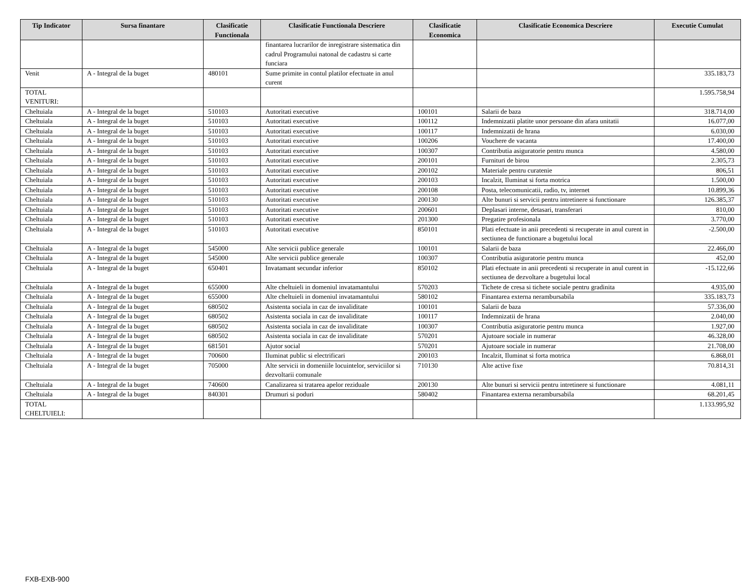| Tip Indicator | Sursa finantare | Clasificatie Functionala | Clasificatie Functionala Descriere | Clasificatie Economica | Clasificatie Economica Descriere | Executie Cumulat |
| --- | --- | --- | --- | --- | --- | --- |
| | | | finantarea lucrarilor de inregistrare sistematica din cadrul Programului natonal de cadastru si carte funciara | | | |
| Venit | A - Integral de la buget | 480101 | Sume primite in contul platilor efectuate in anul curent | | | 335.183,73 |
| TOTAL VENITURI: | | | | | | 1.595.758,94 |
| Cheltuiala | A - Integral de la buget | 510103 | Autoritati executive | 100101 | Salarii de baza | 318.714,00 |
| Cheltuiala | A - Integral de la buget | 510103 | Autoritati executive | 100112 | Indemnizatii platite unor persoane din afara unitatii | 16.077,00 |
| Cheltuiala | A - Integral de la buget | 510103 | Autoritati executive | 100117 | Indemnizatii de hrana | 6.030,00 |
| Cheltuiala | A - Integral de la buget | 510103 | Autoritati executive | 100206 | Vouchere de vacanta | 17.400,00 |
| Cheltuiala | A - Integral de la buget | 510103 | Autoritati executive | 100307 | Contributia asiguratorie pentru munca | 4.580,00 |
| Cheltuiala | A - Integral de la buget | 510103 | Autoritati executive | 200101 | Furnituri de birou | 2.305,73 |
| Cheltuiala | A - Integral de la buget | 510103 | Autoritati executive | 200102 | Materiale pentru curatenie | 806,51 |
| Cheltuiala | A - Integral de la buget | 510103 | Autoritati executive | 200103 | Incalzit, Iluminat si forta motrica | 1.500,00 |
| Cheltuiala | A - Integral de la buget | 510103 | Autoritati executive | 200108 | Posta, telecomunicatii, radio, tv, internet | 10.899,36 |
| Cheltuiala | A - Integral de la buget | 510103 | Autoritati executive | 200130 | Alte bunuri si servicii pentru intretinere si functionare | 126.385,37 |
| Cheltuiala | A - Integral de la buget | 510103 | Autoritati executive | 200601 | Deplasari interne, detasari, transferari | 810,00 |
| Cheltuiala | A - Integral de la buget | 510103 | Autoritati executive | 201300 | Pregatire profesionala | 3.770,00 |
| Cheltuiala | A - Integral de la buget | 510103 | Autoritati executive | 850101 | Plati efectuate in anii precedenti si recuperate in anul curent in sectiunea de functionare a bugetului local | -2.500,00 |
| Cheltuiala | A - Integral de la buget | 545000 | Alte servicii publice generale | 100101 | Salarii de baza | 22.466,00 |
| Cheltuiala | A - Integral de la buget | 545000 | Alte servicii publice generale | 100307 | Contributia asiguratorie pentru munca | 452,00 |
| Cheltuiala | A - Integral de la buget | 650401 | Invatamant secundar inferior | 850102 | Plati efectuate in anii precedenti si recuperate in anul curent in sectiunea de dezvoltare a bugetului local | -15.122,66 |
| Cheltuiala | A - Integral de la buget | 655000 | Alte cheltuieli in domeniul invatamantului | 570203 | Tichete de cresa si tichete sociale pentru gradinita | 4.935,00 |
| Cheltuiala | A - Integral de la buget | 655000 | Alte cheltuieli in domeniul invatamantului | 580102 | Finantarea externa nerambursabila | 335.183,73 |
| Cheltuiala | A - Integral de la buget | 680502 | Asistenta sociala in caz de invaliditate | 100101 | Salarii de baza | 57.336,00 |
| Cheltuiala | A - Integral de la buget | 680502 | Asistenta sociala in caz de invaliditate | 100117 | Indemnizatii de hrana | 2.040,00 |
| Cheltuiala | A - Integral de la buget | 680502 | Asistenta sociala in caz de invaliditate | 100307 | Contributia asiguratorie pentru munca | 1.927,00 |
| Cheltuiala | A - Integral de la buget | 680502 | Asistenta sociala in caz de invaliditate | 570201 | Ajutoare sociale in numerar | 46.328,00 |
| Cheltuiala | A - Integral de la buget | 681501 | Ajutor social | 570201 | Ajutoare sociale in numerar | 21.708,00 |
| Cheltuiala | A - Integral de la buget | 700600 | Iluminat public si electrificari | 200103 | Incalzit, Iluminat si forta motrica | 6.868,01 |
| Cheltuiala | A - Integral de la buget | 705000 | Alte servicii in domeniile locuintelor, serviciilor si dezvoltarii comunale | 710130 | Alte active fixe | 70.814,31 |
| Cheltuiala | A - Integral de la buget | 740600 | Canalizarea si tratarea apelor reziduale | 200130 | Alte bunuri si servicii pentru intretinere si functionare | 4.081,11 |
| Cheltuiala | A - Integral de la buget | 840301 | Drumuri si poduri | 580402 | Finantarea externa nerambursabila | 68.201,45 |
| TOTAL CHELTUIELI: | | | | | | 1.133.995,92 |
FXB-EXB-900